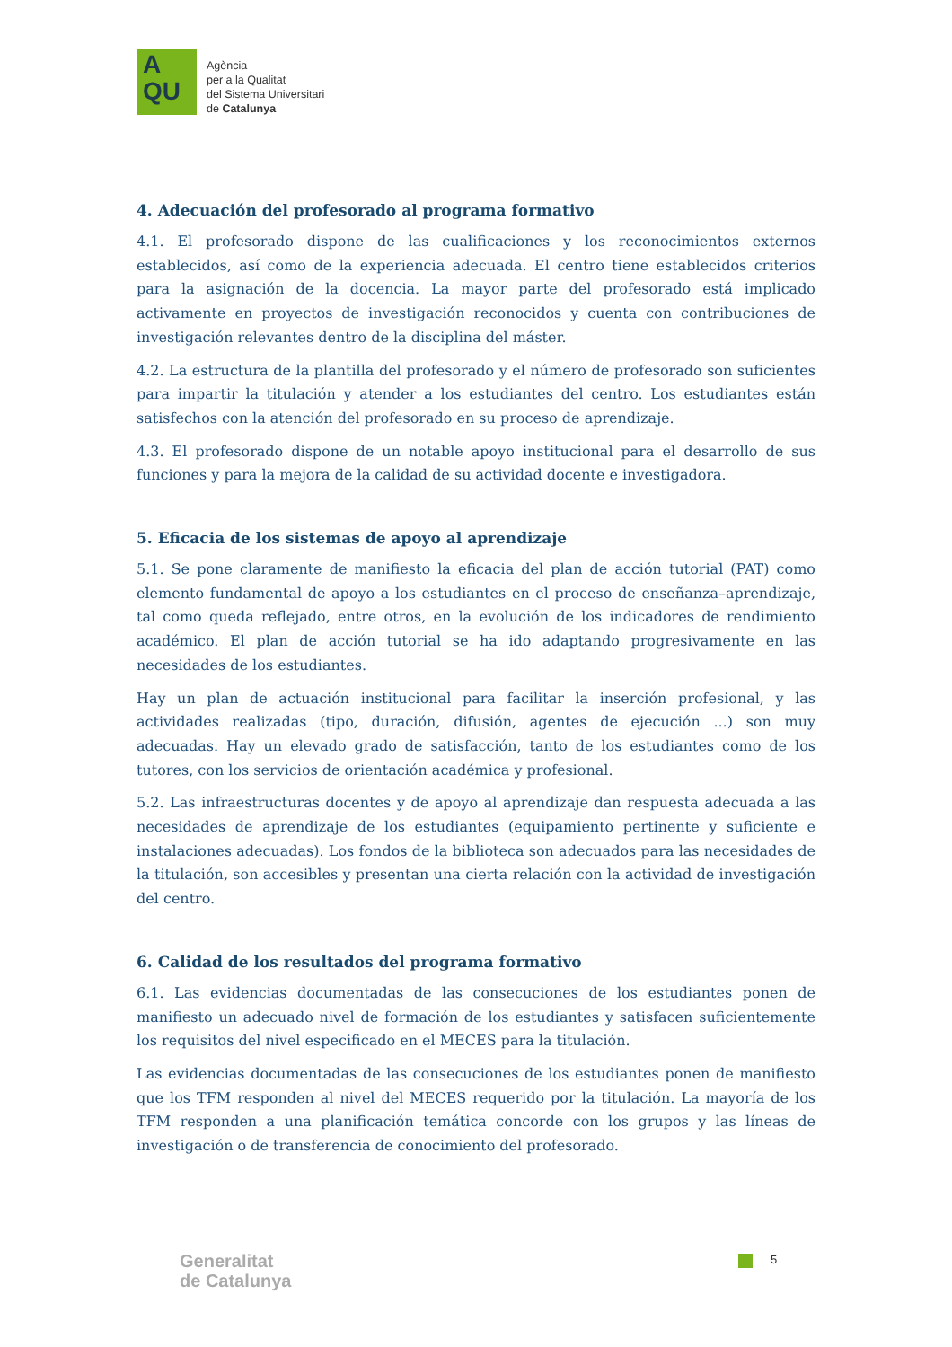A
QU
Agència
per a la Qualitat
del Sistema Universitari
de Catalunya
4. Adecuación del profesorado al programa formativo
4.1. El profesorado dispone de las cualificaciones y los reconocimientos externos establecidos, así como de la experiencia adecuada. El centro tiene establecidos criterios para la asignación de la docencia. La mayor parte del profesorado está implicado activamente en proyectos de investigación reconocidos y cuenta con contribuciones de investigación relevantes dentro de la disciplina del máster.
4.2. La estructura de la plantilla del profesorado y el número de profesorado son suficientes para impartir la titulación y atender a los estudiantes del centro. Los estudiantes están satisfechos con la atención del profesorado en su proceso de aprendizaje.
4.3. El profesorado dispone de un notable apoyo institucional para el desarrollo de sus funciones y para la mejora de la calidad de su actividad docente e investigadora.
5. Eficacia de los sistemas de apoyo al aprendizaje
5.1. Se pone claramente de manifiesto la eficacia del plan de acción tutorial (PAT) como elemento fundamental de apoyo a los estudiantes en el proceso de enseñanza–aprendizaje, tal como queda reflejado, entre otros, en la evolución de los indicadores de rendimiento académico. El plan de acción tutorial se ha ido adaptando progresivamente en las necesidades de los estudiantes.
Hay un plan de actuación institucional para facilitar la inserción profesional, y las actividades realizadas (tipo, duración, difusión, agentes de ejecución ...) son muy adecuadas. Hay un elevado grado de satisfacción, tanto de los estudiantes como de los tutores, con los servicios de orientación académica y profesional.
5.2. Las infraestructuras docentes y de apoyo al aprendizaje dan respuesta adecuada a las necesidades de aprendizaje de los estudiantes (equipamiento pertinente y suficiente e instalaciones adecuadas). Los fondos de la biblioteca son adecuados para las necesidades de la titulación, son accesibles y presentan una cierta relación con la actividad de investigación del centro.
6. Calidad de los resultados del programa formativo
6.1. Las evidencias documentadas de las consecuciones de los estudiantes ponen de manifiesto un adecuado nivel de formación de los estudiantes y satisfacen suficientemente los requisitos del nivel especificado en el MECES para la titulación.
Las evidencias documentadas de las consecuciones de los estudiantes ponen de manifiesto que los TFM responden al nivel del MECES requerido por la titulación. La mayoría de los TFM responden a una planificación temática concorde con los grupos y las líneas de investigación o de transferencia de conocimiento del profesorado.
Generalitat
de Catalunya
5